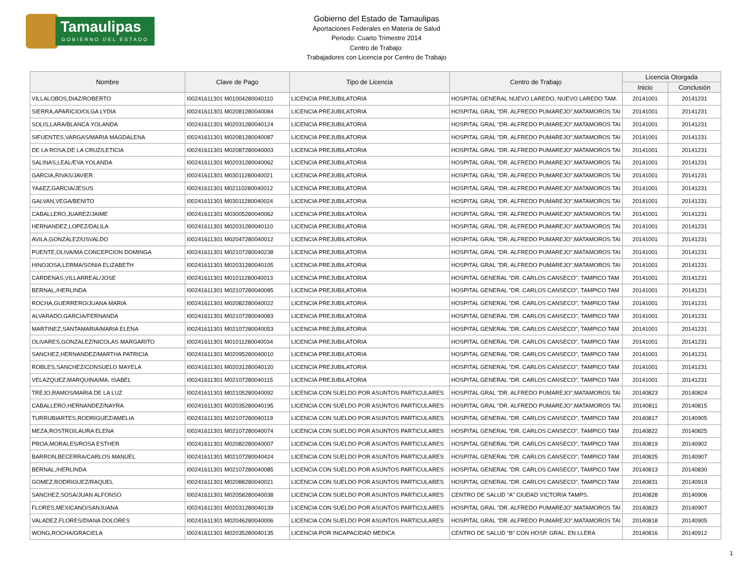Tamaulipas
GOBIERNO DEL ESTADO
Gobierno del Estado de Tamaulipas
Aportaciones Federales en Materia de Salud
Periodo: Cuarto Trimestre 2014
Centro de Trabajo:
Trabajadores con Licencia por Centro de Trabajo
| Nombre | Clave de Pago | Tipo de Licencia | Centro de Trabajo | Licencia Otorgada | |
| --- | --- | --- | --- | --- | --- |
| | | | | Inicio | Conclusión |
| VILLALOBOS,DIAZ/ROBERTO | I00241611301 M01004280040110 | LICENCIA PREJUBILATORIA | HOSPITAL GENERAL NUEVO LAREDO, NUEVO LAREDO TAM. | 20141001 | 20141231 |
| SIERRA,APARICIO/OLGA LYDIA | I00241611301 M02081280040084 | LICENCIA PREJUBILATORIA | HOSPITAL GRAL "DR. ALFREDO PUMAREJO",MATAMOROS TAI | 20141001 | 20141231 |
| SOLIS,LARA/BLANCA YOLANDA | I00241611301 M02031280040124 | LICENCIA PREJUBILATORIA | HOSPITAL GRAL "DR. ALFREDO PUMAREJO",MATAMOROS TAI | 20141001 | 20141231 |
| SIFUENTES,VARGAS/MARIA MAGDALENA | I00241611301 M02081280040087 | LICENCIA PREJUBILATORIA | HOSPITAL GRAL "DR. ALFREDO PUMAREJO",MATAMOROS TAI | 20141001 | 20141231 |
| DE LA ROSA,DE LA CRUZ/LETICIA | I00241611301 M02087280040003 | LICENCIA PREJUBILATORIA | HOSPITAL GRAL "DR. ALFREDO PUMAREJO",MATAMOROS TAI | 20141001 | 20141231 |
| SALINAS,LEAL/EVA YOLANDA | I00241611301 M02031280040062 | LICENCIA PREJUBILATORIA | HOSPITAL GRAL "DR. ALFREDO PUMAREJO",MATAMOROS TAI | 20141001 | 20141231 |
| GARCIA,RIVAS/JAVIER | I00241611301 M03011280040021 | LICENCIA PREJUBILATORIA | HOSPITAL GRAL "DR. ALFREDO PUMAREJO",MATAMOROS TAI | 20141001 | 20141231 |
| YA&EZ,GARCIA/JESUS | I00241611301 M02110280040012 | LICENCIA PREJUBILATORIA | HOSPITAL GRAL "DR. ALFREDO PUMAREJO",MATAMOROS TAI | 20141001 | 20141231 |
| GALVAN,VEGA/BENITO | I00241611301 M03011280040024 | LICENCIA PREJUBILATORIA | HOSPITAL GRAL "DR. ALFREDO PUMAREJO",MATAMOROS TAI | 20141001 | 20141231 |
| CABALLERO,JUAREZ/JAIME | I00241611301 M03005280040062 | LICENCIA PREJUBILATORIA | HOSPITAL GRAL "DR. ALFREDO PUMAREJO",MATAMOROS TAI | 20141001 | 20141231 |
| HERNANDEZ,LOPEZ/DALILA | I00241611301 M02031280040110 | LICENCIA PREJUBILATORIA | HOSPITAL GRAL "DR. ALFREDO PUMAREJO",MATAMOROS TAI | 20141001 | 20141231 |
| AVILA,GONZALEZ/USVALDO | I00241611301 M02047280040012 | LICENCIA PREJUBILATORIA | HOSPITAL GRAL "DR. ALFREDO PUMAREJO",MATAMOROS TAI | 20141001 | 20141231 |
| PUENTE,OLIVA/MA CONCEPCION DOMINGA | I00241611301 M02107280040238 | LICENCIA PREJUBILATORIA | HOSPITAL GRAL "DR. ALFREDO PUMAREJO",MATAMOROS TAI | 20141001 | 20141231 |
| HINOJOSA,LERMA/SONIA ELIZABETH | I00241611301 M02031280040105 | LICENCIA PREJUBILATORIA | HOSPITAL GRAL "DR. ALFREDO PUMAREJO",MATAMOROS TAI | 20141001 | 20141231 |
| CARDENAS,VILLARREAL/JOSE | I00241611301 M01011280040013 | LICENCIA PREJUBILATORIA | HOSPITAL GENERAL "DR. CARLOS CANSECO", TAMPICO TAM | 20141001 | 20141231 |
| BERNAL,/HERLINDA | I00241611301 M02107280040085 | LICENCIA PREJUBILATORIA | HOSPITAL GENERAL "DR. CARLOS CANSECO", TAMPICO TAM | 20141001 | 20141231 |
| ROCHA,GUERRERO/JUANA MARIA | I00241611301 M02082280040022 | LICENCIA PREJUBILATORIA | HOSPITAL GENERAL "DR. CARLOS CANSECO", TAMPICO TAM | 20141001 | 20141231 |
| ALVARADO,GARCIA/FERNANDA | I00241611301 M02107280040083 | LICENCIA PREJUBILATORIA | HOSPITAL GENERAL "DR. CARLOS CANSECO", TAMPICO TAM | 20141001 | 20141231 |
| MARTINEZ,SANTAMARIA/MARIA ELENA | I00241611301 M02107280040053 | LICENCIA PREJUBILATORIA | HOSPITAL GENERAL "DR. CARLOS CANSECO", TAMPICO TAM | 20141001 | 20141231 |
| OLIVARES,GONZALEZ/NICOLAS MARGARITO | I00241611301 M01011280040034 | LICENCIA PREJUBILATORIA | HOSPITAL GENERAL "DR. CARLOS CANSECO", TAMPICO TAM | 20141001 | 20141231 |
| SANCHEZ,HERNANDEZ/MARTHA PATRICIA | I00241611301 M02095280040010 | LICENCIA PREJUBILATORIA | HOSPITAL GENERAL "DR. CARLOS CANSECO", TAMPICO TAM | 20141001 | 20141231 |
| ROBLES,SANCHEZ/CONSUELO MAYELA | I00241611301 M02031280040120 | LICENCIA PREJUBILATORIA | HOSPITAL GENERAL "DR. CARLOS CANSECO", TAMPICO TAM | 20141001 | 20141231 |
| VELAZQUEZ,MARQUINA/MA. ISABEL | I00241611301 M02107280040115 | LICENCIA PREJUBILATORIA | HOSPITAL GENERAL "DR. CARLOS CANSECO", TAMPICO TAM | 20141001 | 20141231 |
| TREJO,RAMOS/MARIA DE LA LUZ | I00241611301 M02105280040092 | LICENCIA CON SUELDO POR ASUNTOS PARTICULARES | HOSPITAL GRAL "DR. ALFREDO PUMAREJO",MATAMOROS TAI | 20140823 | 20140824 |
| CABALLERO,HERNANDEZ/NAYRA | I00241611301 M02035280040195 | LICENCIA CON SUELDO POR ASUNTOS PARTICULARES | HOSPITAL GRAL "DR. ALFREDO PUMAREJO",MATAMOROS TAI | 20140811 | 20140815 |
| TURRUBIARTES,RODRIGUEZ/AMELIA | I00241611301 M02107280040119 | LICENCIA CON SUELDO POR ASUNTOS PARTICULARES | HOSPITAL GENERAL "DR. CARLOS CANSECO", TAMPICO TAM | 20140817 | 20140905 |
| MEZA,ROSTRO/LAURA ELENA | I00241611301 M02107280040074 | LICENCIA CON SUELDO POR ASUNTOS PARTICULARES | HOSPITAL GENERAL "DR. CARLOS CANSECO", TAMPICO TAM | 20140822 | 20140825 |
| PROA,MORALES/ROSA ESTHER | I00241611301 M02082280040007 | LICENCIA CON SUELDO POR ASUNTOS PARTICULARES | HOSPITAL GENERAL "DR. CARLOS CANSECO", TAMPICO TAM | 20140819 | 20140902 |
| BARRON,BECERRA/CARLOS MANUEL | I00241611301 M02107280040424 | LICENCIA CON SUELDO POR ASUNTOS PARTICULARES | HOSPITAL GENERAL "DR. CARLOS CANSECO", TAMPICO TAM | 20140825 | 20140907 |
| BERNAL,/HERLINDA | I00241611301 M02107280040085 | LICENCIA CON SUELDO POR ASUNTOS PARTICULARES | HOSPITAL GENERAL "DR. CARLOS CANSECO", TAMPICO TAM | 20140813 | 20140830 |
| GOMEZ,RODRIGUEZ/RAQUEL | I00241611301 M02088280040021 | LICENCIA CON SUELDO POR ASUNTOS PARTICULARES | HOSPITAL GENERAL "DR. CARLOS CANSECO", TAMPICO TAM | 20140831 | 20140919 |
| SANCHEZ,SOSA/JUAN ALFONSO | I00241611301 M02058280040038 | LICENCIA CON SUELDO POR ASUNTOS PARTICULARES | CENTRO DE SALUD "A" CIUDAD VICTORIA TAMPS. | 20140828 | 20140906 |
| FLORES,MEXICANO/SANJUANA | I00241611301 M02031280040139 | LICENCIA CON SUELDO POR ASUNTOS PARTICULARES | HOSPITAL GRAL "DR. ALFREDO PUMAREJO",MATAMOROS TAI | 20140823 | 20140907 |
| VALADEZ,FLORES/DIANA DOLORES | I00241611301 M02046280040006 | LICENCIA CON SUELDO POR ASUNTOS PARTICULARES | HOSPITAL GRAL "DR. ALFREDO PUMAREJO",MATAMOROS TAI | 20140818 | 20140905 |
| WONG,ROCHA/GRACIELA | I00241611301 M02035280040135 | LICENCIA POR INCAPACIDAD MEDICA | CENTRO DE SALUD "B" CON HOSP. GRAL. EN LLERA | 20140816 | 20140912 |
1